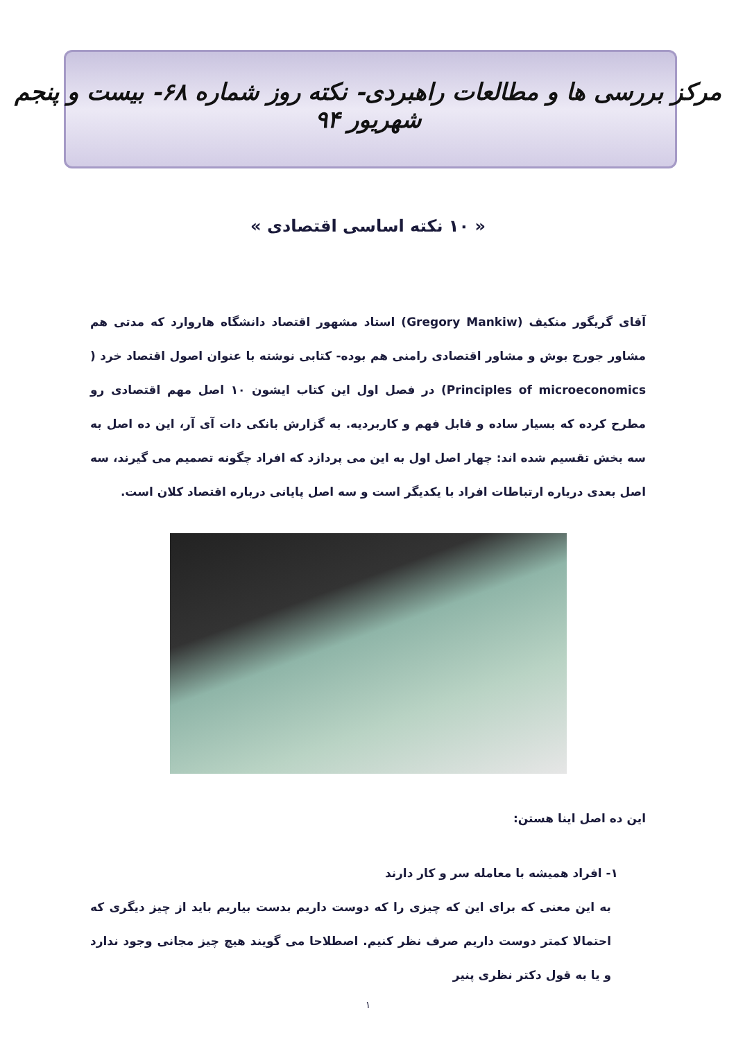مرکز بررسی ها و مطالعات راهبردی- نکته روز شماره ۶۸- بیست و پنجم شهریور ۹۴
« ۱۰ نکته اساسی اقتصادی »
آقای گریگور منکیف (Gregory Mankiw) استاد مشهور اقتصاد دانشگاه هاروارد که مدتی هم مشاور جورج بوش و مشاور اقتصادی رامنی هم بوده- کتابی نوشته با عنوان اصول اقتصاد خرد ( Principles of microeconomics) در فصل اول این کتاب ایشون ۱۰ اصل مهم اقتصادی رو مطرح کرده که بسیار ساده و قابل فهم و کاربردیه. به گزارش بانکی دات آی آر، این ده اصل به سه بخش تقسیم شده اند: چهار اصل اول به این می پردازد که افراد چگونه تصمیم می گیرند، سه اصل بعدی درباره ارتباطات افراد با یکدیگر است و سه اصل پایانی درباره اقتصاد کلان است.
این ده اصل اینا هستن:
۱- افراد همیشه با معامله سر و کار دارند
به این معنی که برای این که چیزی را که دوست داریم بدست بیاریم باید از چیز دیگری که احتمالا کمتر دوست داریم صرف نظر کنیم. اصطلاحا می گویند هیچ چیز مجانی وجود ندارد و یا به قول دکتر نظری پنیر
۱